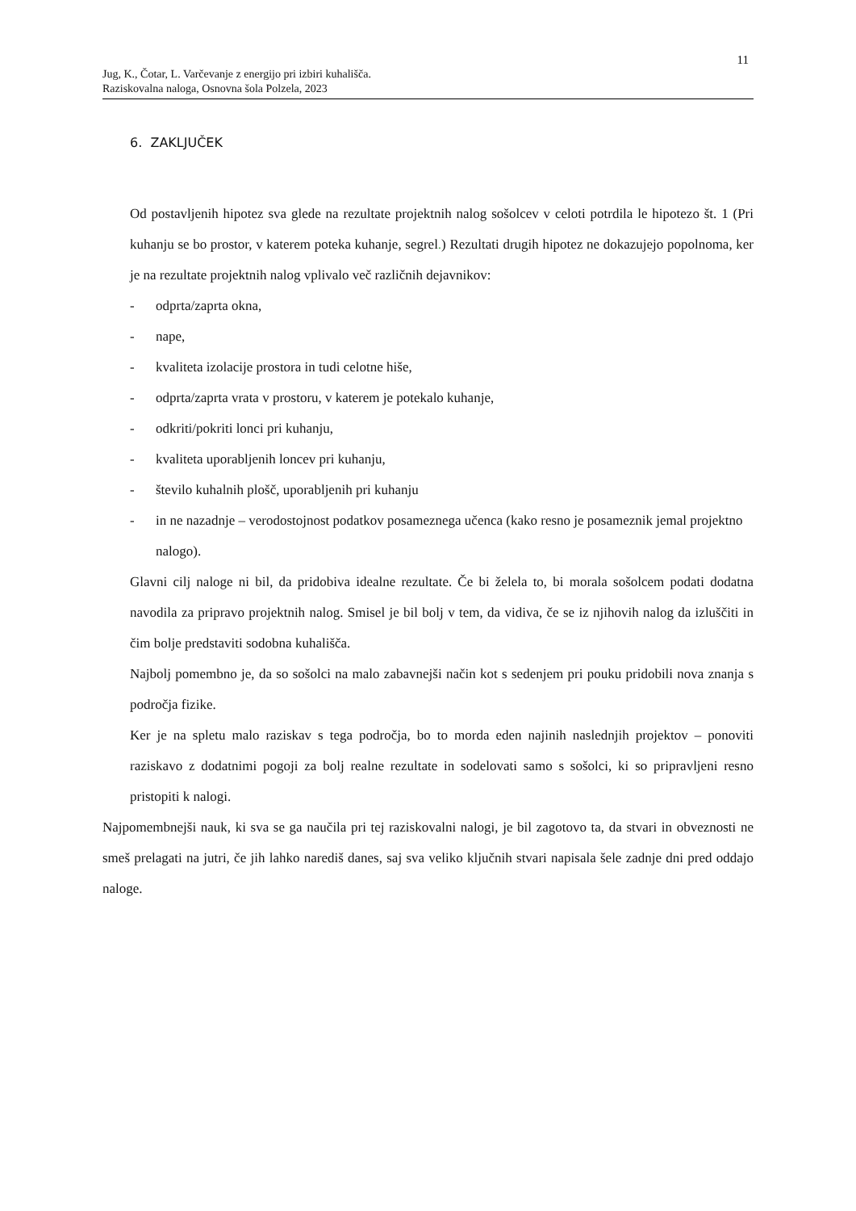11
Jug, K., Čotar, L. Varčevanje z energijo pri izbiri kuhališča.
Raziskovalna naloga, Osnovna šola Polzela, 2023
6. ZAKLJUČEK
Od postavljenih hipotez sva glede na rezultate projektnih nalog sošolcev v celoti potrdila le hipotezo št. 1 (Pri kuhanju se bo prostor, v katerem poteka kuhanje, segrel.) Rezultati drugih hipotez ne dokazujejo popolnoma, ker je na rezultate projektnih nalog vplivalo več različnih dejavnikov:
- odprta/zaprta okna,
- nape,
- kvaliteta izolacije prostora in tudi celotne hiše,
- odprta/zaprta vrata v prostoru, v katerem je potekalo kuhanje,
- odkriti/pokriti lonci pri kuhanju,
- kvaliteta uporabljenih loncev pri kuhanju,
- število kuhalnih plošč, uporabljenih pri kuhanju
- in ne nazadnje – verodostojnost podatkov posameznega učenca (kako resno je posameznik jemal projektno nalogo).
Glavni cilj naloge ni bil, da pridobiva idealne rezultate. Če bi želela to, bi morala sošolcem podati dodatna navodila za pripravo projektnih nalog. Smisel je bil bolj v tem, da vidiva, če se iz njihovih nalog da izluščiti in čim bolje predstaviti sodobna kuhališča.
Najbolj pomembno je, da so sošolci na malo zabavnejši način kot s sedenjem pri pouku pridobili nova znanja s področja fizike.
Ker je na spletu malo raziskav s tega področja, bo to morda eden najinih naslednjih projektov – ponoviti raziskavo z dodatnimi pogoji za bolj realne rezultate in sodelovati samo s sošolci, ki so pripravljeni resno pristopiti k nalogi.
Najpomembnejši nauk, ki sva se ga naučila pri tej raziskovalni nalogi, je bil zagotovo ta, da stvari in obveznosti ne smeš prelagati na jutri, če jih lahko narediš danes, saj sva veliko ključnih stvari napisala šele zadnje dni pred oddajo naloge.